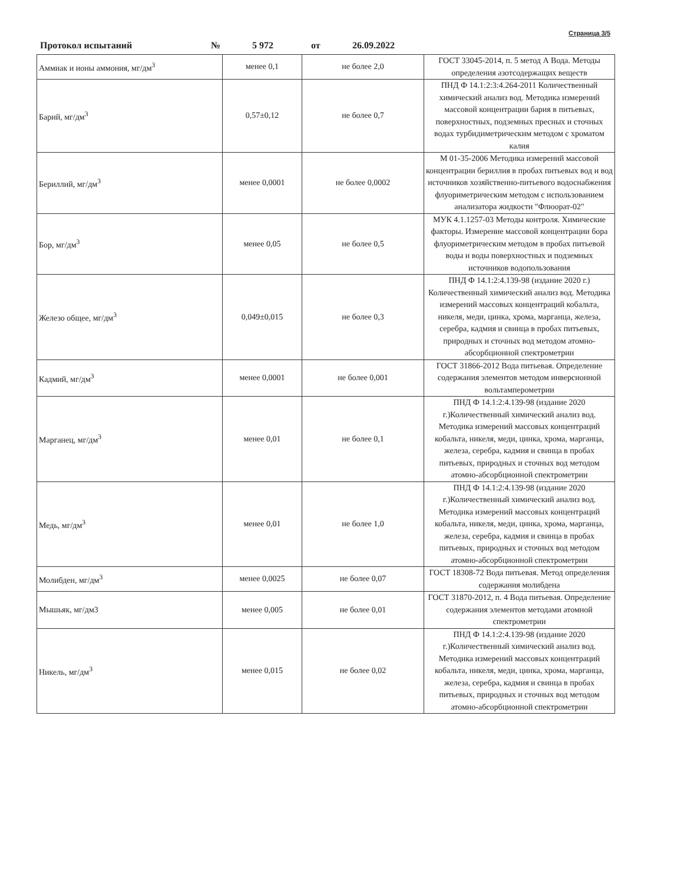Страница 3/5
Протокол испытаний № 5 972 от 26.09.2022
| Аммиак и ионы аммония, мг/дм<sup>3</sup> | менее 0,1 | не более 2,0 | ГОСТ 33045-2014, п. 5 метод А Вода. Методы определения азотсодержащих веществ |
| Барий, мг/дм<sup>3</sup> | 0,57±0,12 | не более 0,7 | ПНД Ф 14.1:2:3:4.264-2011 Количественный химический анализ вод. Методика измерений массовой концентрации бария в питьевых, поверхностных, подземных пресных и сточных водах турбидиметрическим методом с хроматом калия |
| Бериллий, мг/дм<sup>3</sup> | менее 0,0001 | не более 0,0002 | М 01-35-2006 Методика измерений массовой концентрации бериллия в пробах питьевых вод и вод источников хозяйственно-питьевого водоснабжения флуориметрическим методом с использованием анализатора жидкости "Флюорат-02" |
| Бор, мг/дм<sup>3</sup> | менее 0,05 | не более 0,5 | МУК 4.1.1257-03 Методы контроля. Химические факторы. Измерение массовой концентрации бора флуориметрическим методом в пробах питьевой воды и воды поверхностных и подземных источников водопользования |
| Железо общее, мг/дм<sup>3</sup> | 0,049±0,015 | не более 0,3 | ПНД Ф 14.1:2:4.139-98 (издание 2020 г.) Количественный химический анализ вод. Методика измерений массовых концентраций кобальта, никеля, меди, цинка, хрома, марганца, железа, серебра, кадмия и свинца в пробах питьевых, природных и сточных вод методом атомно-абсорбционной спектрометрии |
| Кадмий, мг/дм<sup>3</sup> | менее 0,0001 | не более 0,001 | ГОСТ 31866-2012 Вода питьевая. Определение содержания элементов методом инверсионной вольтамперометрии |
| Марганец, мг/дм<sup>3</sup> | менее 0,01 | не более 0,1 | ПНД Ф 14.1:2:4.139-98 (издание 2020 г.)Количественный химический анализ вод. Методика измерений массовых концентраций кобальта, никеля, меди, цинка, хрома, марганца, железа, серебра, кадмия и свинца в пробах питьевых, природных и сточных вод методом атомно-абсорбционной спектрометрии |
| Медь, мг/дм<sup>3</sup> | менее 0,01 | не более 1,0 | ПНД Ф 14.1:2:4.139-98 (издание 2020 г.)Количественный химический анализ вод. Методика измерений массовых концентраций кобальта, никеля, меди, цинка, хрома, марганца, железа, серебра, кадмия и свинца в пробах питьевых, природных и сточных вод методом атомно-абсорбционной спектрометрии |
| Молибден, мг/дм<sup>3</sup> | менее 0,0025 | не более 0,07 | ГОСТ 18308-72 Вода питьевая. Метод определения содержания молибдена |
| Мышьяк, мг/дм3 | менее 0,005 | не более 0,01 | ГОСТ 31870-2012, п. 4 Вода питьевая. Определение содержания элементов методами атомной спектрометрии |
| Никель, мг/дм<sup>3</sup> | менее 0,015 | не более 0,02 | ПНД Ф 14.1:2:4.139-98 (издание 2020 г.)Количественный химический анализ вод. Методика измерений массовых концентраций кобальта, никеля, меди, цинка, хрома, марганца, железа, серебра, кадмия и свинца в пробах питьевых, природных и сточных вод методом атомно-абсорбционной спектрометрии |